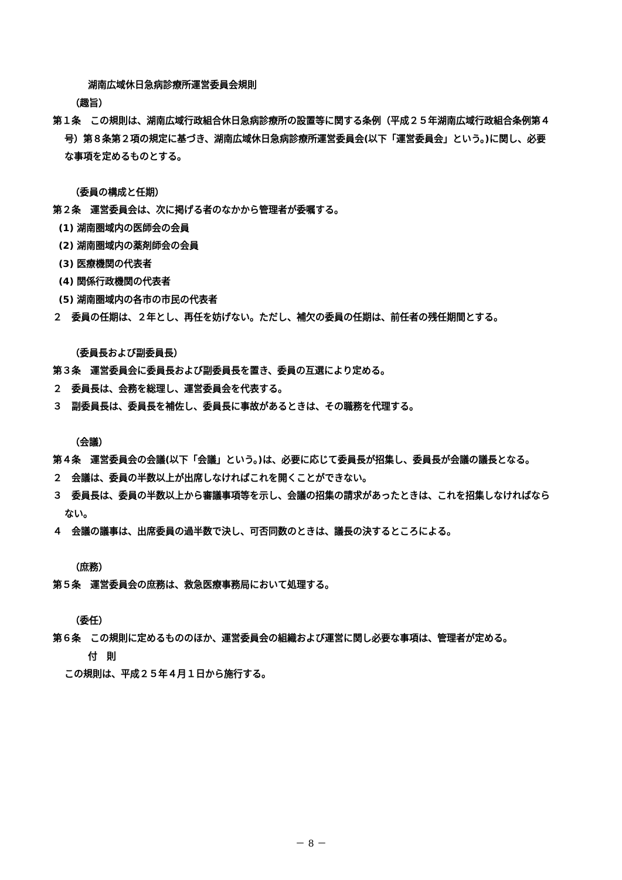湖南広域休日急病診療所運営委員会規則
（趣旨）
第１条　この規則は、湖南広域行政組合休日急病診療所の設置等に関する条例（平成２５年湖南広域行政組合条例第４号）第８条第２項の規定に基づき、湖南広域休日急病診療所運営委員会(以下「運営委員会」という。)に関し、必要な事項を定めるものとする。
（委員の構成と任期）
第２条　運営委員会は、次に掲げる者のなかから管理者が委嘱する。
(1) 湖南圏域内の医師会の会員
(2) 湖南圏域内の薬剤師会の会員
(3) 医療機関の代表者
(4) 関係行政機関の代表者
(5) 湖南圏域内の各市の市民の代表者
２　委員の任期は、２年とし、再任を妨げない。ただし、補欠の委員の任期は、前任者の残任期間とする。
（委員長および副委員長）
第３条　運営委員会に委員長および副委員長を置き、委員の互選により定める。
２　委員長は、会務を総理し、運営委員会を代表する。
３　副委員長は、委員長を補佐し、委員長に事故があるときは、その職務を代理する。
（会議）
第４条　運営委員会の会議(以下「会議」という。)は、必要に応じて委員長が招集し、委員長が会議の議長となる。
２　会議は、委員の半数以上が出席しなければこれを開くことができない。
３　委員長は、委員の半数以上から審議事項等を示し、会議の招集の請求があったときは、これを招集しなければならない。
４　会議の議事は、出席委員の過半数で決し、可否同数のときは、議長の決するところによる。
（庶務）
第５条　運営委員会の庶務は、救急医療事務局において処理する。
（委任）
第６条　この規則に定めるもののほか、運営委員会の組織および運営に関し必要な事項は、管理者が定める。
付　則
この規則は、平成２５年４月１日から施行する。
－ 8 －